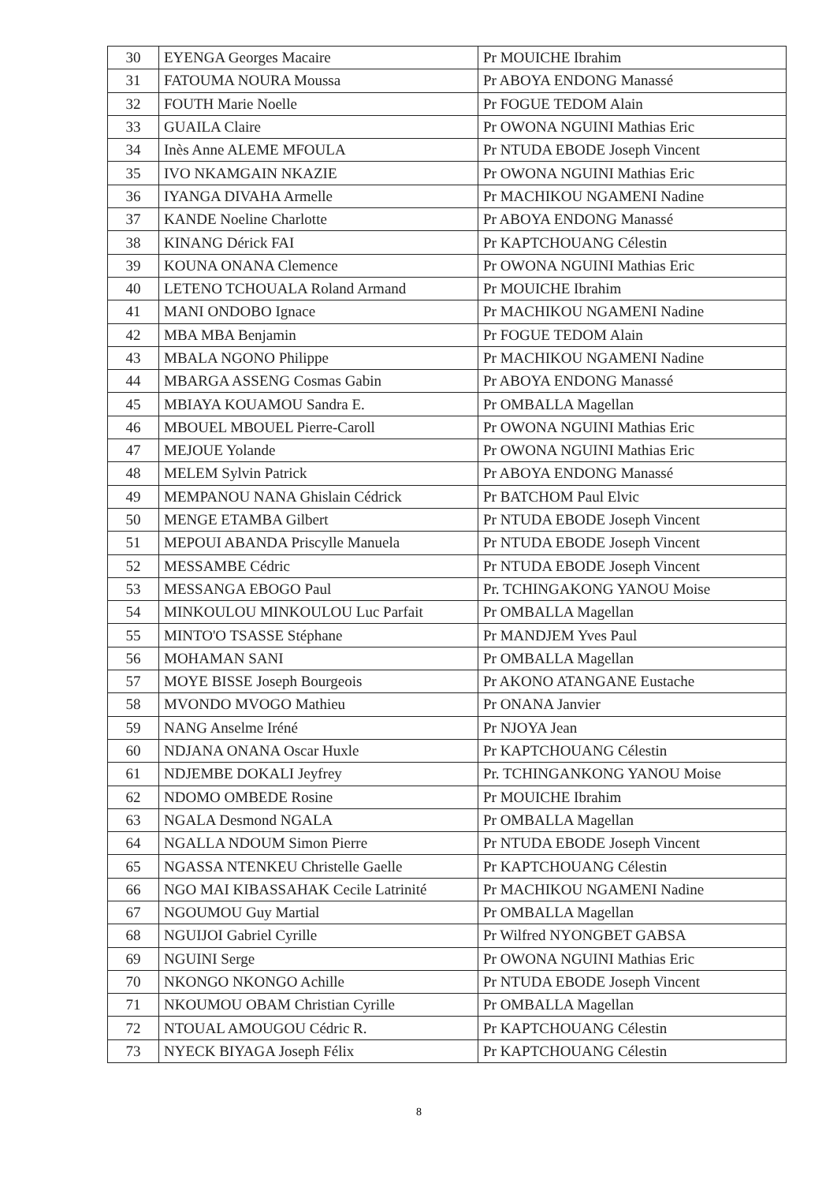| 30 | EYENGA Georges Macaire | Pr MOUICHE Ibrahim |
| 31 | FATOUMA NOURA Moussa | Pr ABOYA ENDONG Manassé |
| 32 | FOUTH Marie Noelle | Pr FOGUE TEDOM Alain |
| 33 | GUAILA Claire | Pr OWONA NGUINI Mathias Eric |
| 34 | Inès Anne ALEME MFOULA | Pr NTUDA EBODE Joseph Vincent |
| 35 | IVO NKAMGAIN NKAZIE | Pr OWONA NGUINI Mathias Eric |
| 36 | IYANGA DIVAHA Armelle | Pr MACHIKOU NGAMENI Nadine |
| 37 | KANDE Noeline Charlotte | Pr ABOYA ENDONG Manassé |
| 38 | KINANG Dérick FAI | Pr KAPTCHOUANG Célestin |
| 39 | KOUNA ONANA Clemence | Pr OWONA NGUINI Mathias Eric |
| 40 | LETENO TCHOUALA Roland Armand | Pr MOUICHE Ibrahim |
| 41 | MANI ONDOBO Ignace | Pr MACHIKOU NGAMENI Nadine |
| 42 | MBA MBA Benjamin | Pr FOGUE TEDOM Alain |
| 43 | MBALA NGONO Philippe | Pr MACHIKOU NGAMENI Nadine |
| 44 | MBARGA ASSENG Cosmas Gabin | Pr ABOYA ENDONG Manassé |
| 45 | MBIAYA KOUAMOU Sandra E. | Pr OMBALLA Magellan |
| 46 | MBOUEL MBOUEL Pierre-Caroll | Pr OWONA NGUINI Mathias Eric |
| 47 | MEJOUE Yolande | Pr OWONA NGUINI Mathias Eric |
| 48 | MELEM Sylvin Patrick | Pr ABOYA ENDONG Manassé |
| 49 | MEMPANOU NANA Ghislain Cédrick | Pr BATCHOM Paul Elvic |
| 50 | MENGE ETAMBA Gilbert | Pr NTUDA EBODE Joseph Vincent |
| 51 | MEPOUI ABANDA Priscylle Manuela | Pr NTUDA EBODE Joseph Vincent |
| 52 | MESSAMBE Cédric | Pr NTUDA EBODE Joseph Vincent |
| 53 | MESSANGA EBOGO Paul | Pr. TCHINGAKONG YANOU Moise |
| 54 | MINKOULOU MINKOULOU Luc Parfait | Pr OMBALLA Magellan |
| 55 | MINTO'O TSASSE Stéphane | Pr MANDJEM Yves Paul |
| 56 | MOHAMAN SANI | Pr OMBALLA Magellan |
| 57 | MOYE BISSE Joseph Bourgeois | Pr AKONO ATANGANE Eustache |
| 58 | MVONDO MVOGO Mathieu | Pr ONANA Janvier |
| 59 | NANG Anselme Iréné | Pr NJOYA Jean |
| 60 | NDJANA ONANA Oscar Huxle | Pr KAPTCHOUANG Célestin |
| 61 | NDJEMBE DOKALI Jeyfrey | Pr. TCHINGANKONG YANOU Moise |
| 62 | NDOMO OMBEDE Rosine | Pr MOUICHE Ibrahim |
| 63 | NGALA Desmond NGALA | Pr OMBALLA Magellan |
| 64 | NGALLA NDOUM Simon Pierre | Pr NTUDA EBODE Joseph Vincent |
| 65 | NGASSA NTENKEU Christelle Gaelle | Pr KAPTCHOUANG Célestin |
| 66 | NGO MAI KIBASSAHAK Cecile Latrinité | Pr MACHIKOU NGAMENI Nadine |
| 67 | NGOUMOU Guy Martial | Pr OMBALLA Magellan |
| 68 | NGUIJOI Gabriel Cyrille | Pr Wilfred NYONGBET GABSA |
| 69 | NGUINI Serge | Pr OWONA NGUINI Mathias Eric |
| 70 | NKONGO NKONGO Achille | Pr NTUDA EBODE Joseph Vincent |
| 71 | NKOUMOU OBAM Christian Cyrille | Pr OMBALLA Magellan |
| 72 | NTOUAL AMOUGOU Cédric R. | Pr KAPTCHOUANG Célestin |
| 73 | NYECK BIYAGA Joseph Félix | Pr KAPTCHOUANG Célestin |
8